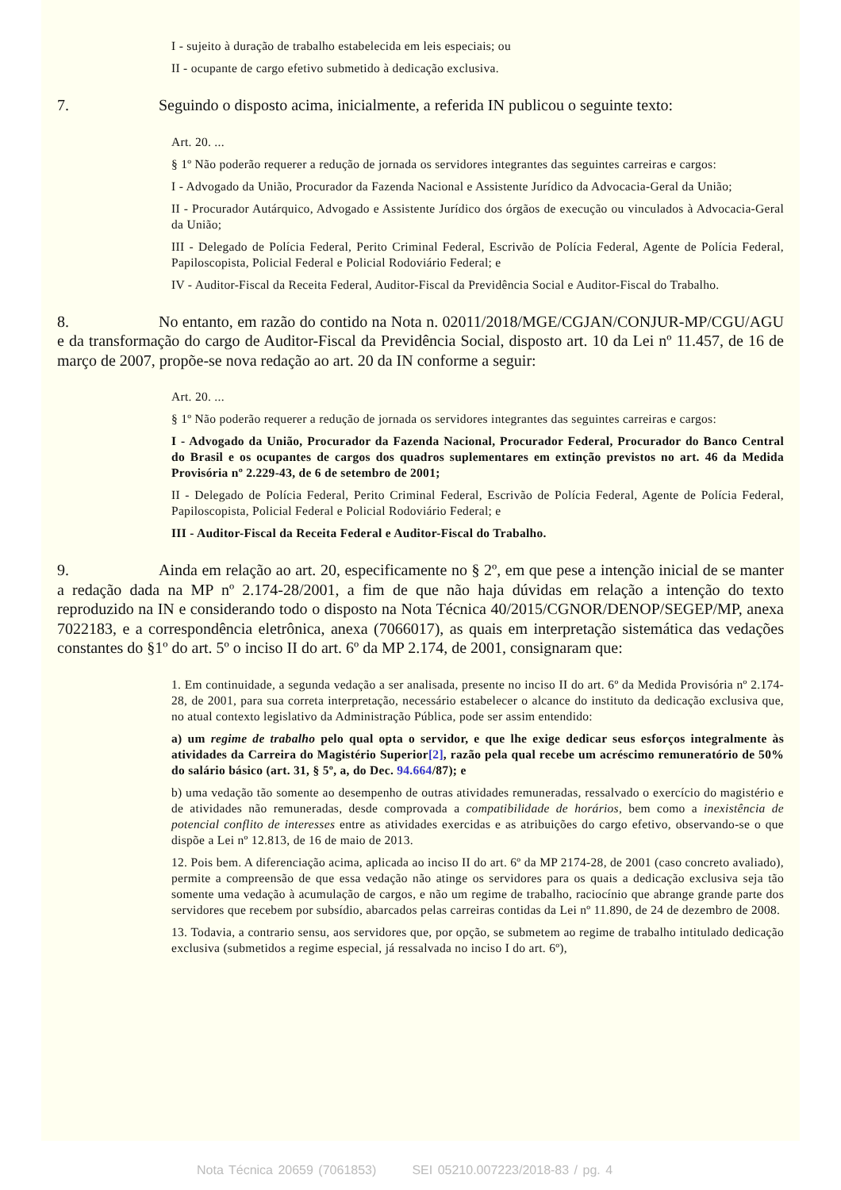I - sujeito à duração de trabalho estabelecida em leis especiais; ou
II - ocupante de cargo efetivo submetido à dedicação exclusiva.
7. Seguindo o disposto acima, inicialmente, a referida IN publicou o seguinte texto:
Art. 20. ...
§ 1º Não poderão requerer a redução de jornada os servidores integrantes das seguintes carreiras e cargos:
I - Advogado da União, Procurador da Fazenda Nacional e Assistente Jurídico da Advocacia-Geral da União;
II - Procurador Autárquico, Advogado e Assistente Jurídico dos órgãos de execução ou vinculados à Advocacia-Geral da União;
III - Delegado de Polícia Federal, Perito Criminal Federal, Escrivão de Polícia Federal, Agente de Polícia Federal, Papiloscopista, Policial Federal e Policial Rodoviário Federal; e
IV - Auditor-Fiscal da Receita Federal, Auditor-Fiscal da Previdência Social e Auditor-Fiscal do Trabalho.
8. No entanto, em razão do contido na Nota n. 02011/2018/MGE/CGJAN/CONJUR-MP/CGU/AGU e da transformação do cargo de Auditor-Fiscal da Previdência Social, disposto art. 10 da Lei nº 11.457, de 16 de março de 2007, propõe-se nova redação ao art. 20 da IN conforme a seguir:
Art. 20. ...
§ 1º Não poderão requerer a redução de jornada os servidores integrantes das seguintes carreiras e cargos:
I - Advogado da União, Procurador da Fazenda Nacional, Procurador Federal, Procurador do Banco Central do Brasil e os ocupantes de cargos dos quadros suplementares em extinção previstos no art. 46 da Medida Provisória nº 2.229-43, de 6 de setembro de 2001;
II - Delegado de Polícia Federal, Perito Criminal Federal, Escrivão de Polícia Federal, Agente de Polícia Federal, Papiloscopista, Policial Federal e Policial Rodoviário Federal; e
III - Auditor-Fiscal da Receita Federal e Auditor-Fiscal do Trabalho.
9. Ainda em relação ao art. 20, especificamente no § 2º, em que pese a intenção inicial de se manter a redação dada na MP nº 2.174-28/2001, a fim de que não haja dúvidas em relação a intenção do texto reproduzido na IN e considerando todo o disposto na Nota Técnica 40/2015/CGNOR/DENOP/SEGEP/MP, anexa 7022183, e a correspondência eletrônica, anexa (7066017), as quais em interpretação sistemática das vedações constantes do §1º do art. 5º o inciso II do art. 6º da MP 2.174, de 2001, consignaram que:
1. Em continuidade, a segunda vedação a ser analisada, presente no inciso II do art. 6º da Medida Provisória nº 2.174-28, de 2001, para sua correta interpretação, necessário estabelecer o alcance do instituto da dedicação exclusiva que, no atual contexto legislativo da Administração Pública, pode ser assim entendido:
a) um regime de trabalho pelo qual opta o servidor, e que lhe exige dedicar seus esforços integralmente às atividades da Carreira do Magistério Superior[2], razão pela qual recebe um acréscimo remuneratório de 50% do salário básico (art. 31, § 5º, a, do Dec. 94.664/87); e
b) uma vedação tão somente ao desempenho de outras atividades remuneradas, ressalvado o exercício do magistério e de atividades não remuneradas, desde comprovada a compatibilidade de horários, bem como a inexistência de potencial conflito de interesses entre as atividades exercidas e as atribuições do cargo efetivo, observando-se o que dispõe a Lei nº 12.813, de 16 de maio de 2013.
12. Pois bem. A diferenciação acima, aplicada ao inciso II do art. 6º da MP 2174-28, de 2001 (caso concreto avaliado), permite a compreensão de que essa vedação não atinge os servidores para os quais a dedicação exclusiva seja tão somente uma vedação à acumulação de cargos, e não um regime de trabalho, raciocínio que abrange grande parte dos servidores que recebem por subsídio, abarcados pelas carreiras contidas da Lei nº 11.890, de 24 de dezembro de 2008.
13. Todavia, a contrario sensu, aos servidores que, por opção, se submetem ao regime de trabalho intitulado dedicação exclusiva (submetidos a regime especial, já ressalvada no inciso I do art. 6º),
Nota Técnica 20659 (7061853) SEI 05210.007223/2018-83 / pg. 4